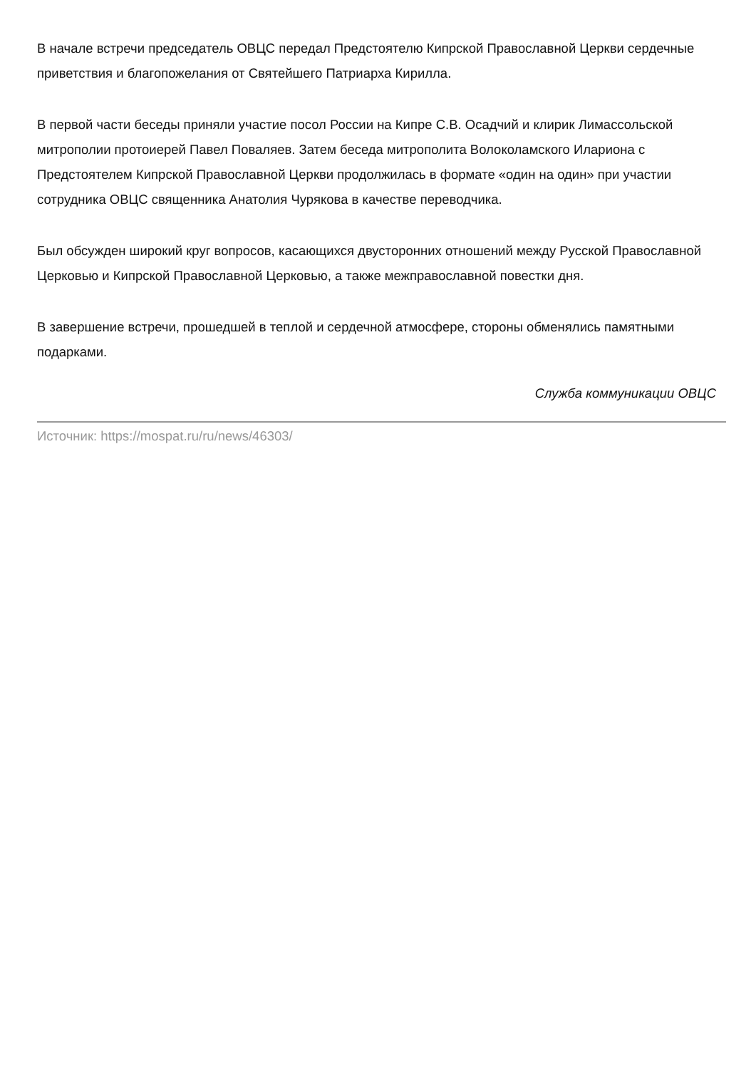В начале встречи председатель ОВЦС передал Предстоятелю Кипрской Православной Церкви сердечные приветствия и благопожелания от Святейшего Патриарха Кирилла.
В первой части беседы приняли участие посол России на Кипре С.В. Осадчий и клирик Лимассольской митрополии протоиерей Павел Поваляев. Затем беседа митрополита Волоколамского Илариона с Предстоятелем Кипрской Православной Церкви продолжилась в формате «один на один» при участии сотрудника ОВЦС священника Анатолия Чурякова в качестве переводчика.
Был обсужден широкий круг вопросов, касающихся двусторонних отношений между Русской Православной Церковью и Кипрской Православной Церковью, а также межправославной повестки дня.
В завершение встречи, прошедшей в теплой и сердечной атмосфере, стороны обменялись памятными подарками.
Служба коммуникации ОВЦС
Источник: https://mospat.ru/ru/news/46303/